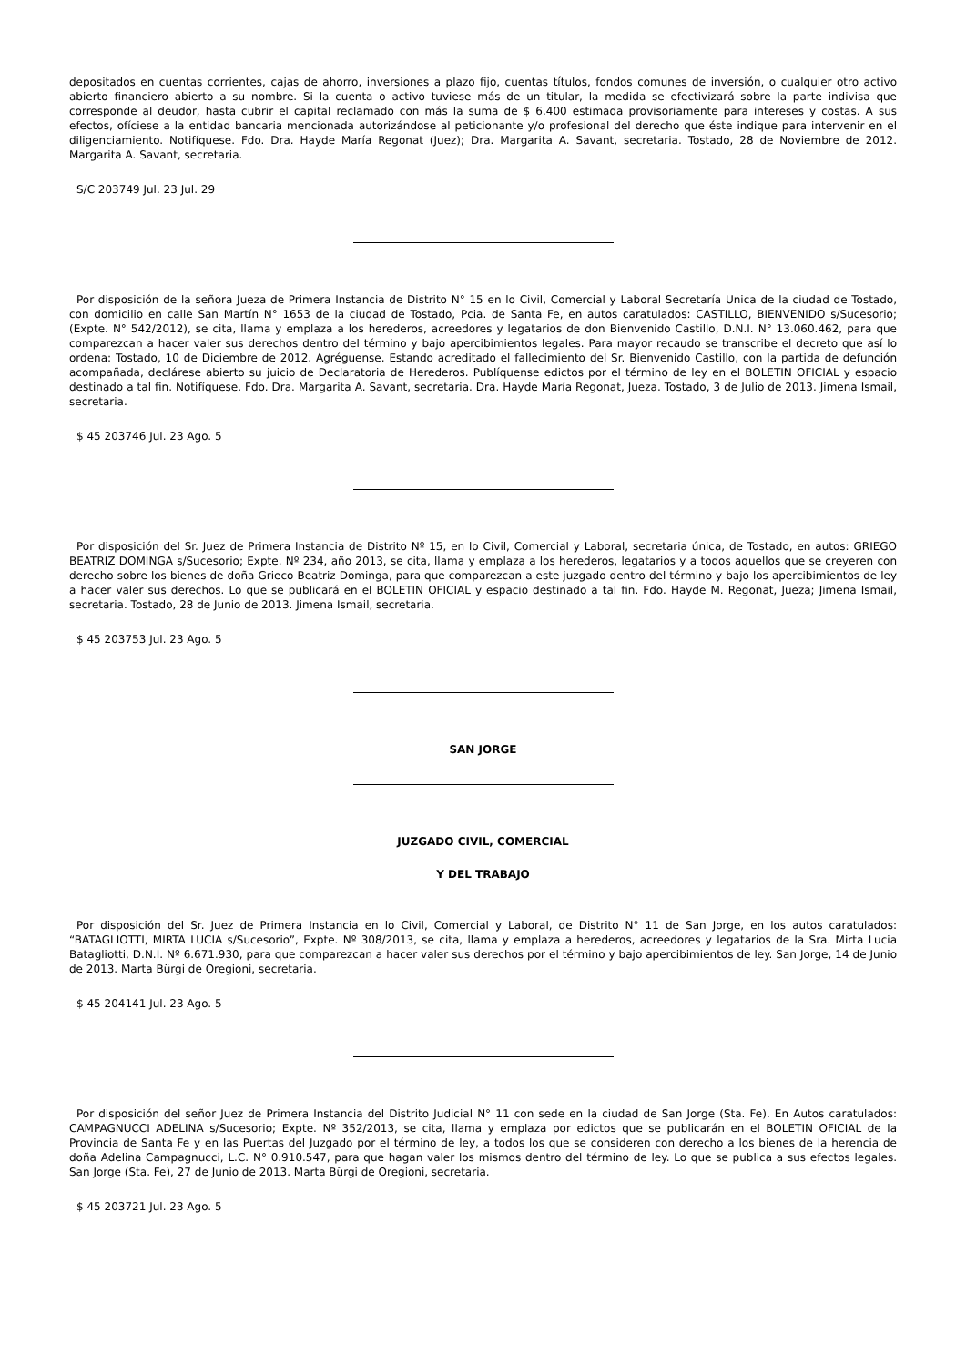depositados en cuentas corrientes, cajas de ahorro, inversiones a plazo fijo, cuentas títulos, fondos comunes de inversión, o cualquier otro activo abierto financiero abierto a su nombre. Si la cuenta o activo tuviese más de un titular, la medida se efectivizará sobre la parte indivisa que corresponde al deudor, hasta cubrir el capital reclamado con más la suma de $ 6.400 estimada provisoriamente para intereses y costas. A sus efectos, ofíciese a la entidad bancaria mencionada autorizándose al peticionante y/o profesional del derecho que éste indique para intervenir en el diligenciamiento. Notifíquese. Fdo. Dra. Hayde María Regonat (Juez); Dra. Margarita A. Savant, secretaria. Tostado, 28 de Noviembre de 2012. Margarita A. Savant, secretaria.
S/C 203749 Jul. 23 Jul. 29
Por disposición de la señora Jueza de Primera Instancia de Distrito N° 15 en lo Civil, Comercial y Laboral Secretaría Unica de la ciudad de Tostado, con domicilio en calle San Martín N° 1653 de la ciudad de Tostado, Pcia. de Santa Fe, en autos caratulados: CASTILLO, BIENVENIDO s/Sucesorio; (Expte. N° 542/2012), se cita, llama y emplaza a los herederos, acreedores y legatarios de don Bienvenido Castillo, D.N.I. N° 13.060.462, para que comparezcan a hacer valer sus derechos dentro del término y bajo apercibimientos legales. Para mayor recaudo se transcribe el decreto que así lo ordena: Tostado, 10 de Diciembre de 2012. Agréguense. Estando acreditado el fallecimiento del Sr. Bienvenido Castillo, con la partida de defunción acompañada, declárese abierto su juicio de Declaratoria de Herederos. Publíquense edictos por el término de ley en el BOLETIN OFICIAL y espacio destinado a tal fin. Notifíquese. Fdo. Dra. Margarita A. Savant, secretaria. Dra. Hayde María Regonat, Jueza. Tostado, 3 de Julio de 2013. Jimena Ismail, secretaria.
$ 45 203746 Jul. 23 Ago. 5
Por disposición del Sr. Juez de Primera Instancia de Distrito Nº 15, en lo Civil, Comercial y Laboral, secretaria única, de Tostado, en autos: GRIEGO BEATRIZ DOMINGA s/Sucesorio; Expte. Nº 234, año 2013, se cita, llama y emplaza a los herederos, legatarios y a todos aquellos que se creyeren con derecho sobre los bienes de doña Grieco Beatriz Dominga, para que comparezcan a este juzgado dentro del término y bajo los apercibimientos de ley a hacer valer sus derechos. Lo que se publicará en el BOLETIN OFICIAL y espacio destinado a tal fin. Fdo. Hayde M. Regonat, Jueza; Jimena Ismail, secretaria. Tostado, 28 de Junio de 2013. Jimena Ismail, secretaria.
$ 45 203753 Jul. 23 Ago. 5
SAN JORGE
JUZGADO CIVIL, COMERCIAL
Y DEL TRABAJO
Por disposición del Sr. Juez de Primera Instancia en lo Civil, Comercial y Laboral, de Distrito N° 11 de San Jorge, en los autos caratulados: “BATAGLIOTTI, MIRTA LUCIA s/Sucesorio”, Expte. Nº 308/2013, se cita, llama y emplaza a herederos, acreedores y legatarios de la Sra. Mirta Lucia Batagliotti, D.N.I. Nº 6.671.930, para que comparezcan a hacer valer sus derechos por el término y bajo apercibimientos de ley. San Jorge, 14 de Junio de 2013. Marta Bürgi de Oregioni, secretaria.
$ 45 204141 Jul. 23 Ago. 5
Por disposición del señor Juez de Primera Instancia del Distrito Judicial N° 11 con sede en la ciudad de San Jorge (Sta. Fe). En Autos caratulados: CAMPAGNUCCI ADELINA s/Sucesorio; Expte. Nº 352/2013, se cita, llama y emplaza por edictos que se publicarán en el BOLETIN OFICIAL de la Provincia de Santa Fe y en las Puertas del Juzgado por el término de ley, a todos los que se consideren con derecho a los bienes de la herencia de doña Adelina Campagnucci, L.C. N° 0.910.547, para que hagan valer los mismos dentro del término de ley. Lo que se publica a sus efectos legales. San Jorge (Sta. Fe), 27 de Junio de 2013. Marta Bürgi de Oregioni, secretaria.
$ 45 203721 Jul. 23 Ago. 5